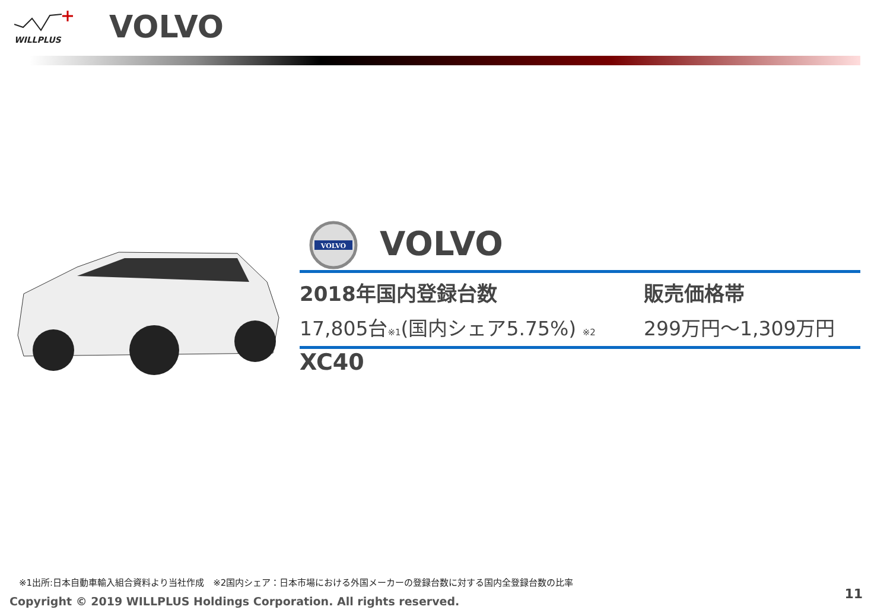WILLPLUS
VOLVO
VOLVO
VOLVO
2018年国内登録台数
17,805台※1(国内シェア5.75%) ※2
販売価格帯
299万円～1,309万円
XC40
※1出所:日本自動車輸入組合資料より当社作成　※2国内シェア：日本市場における外国メーカーの登録台数に対する国内全登録台数の比率
Copyright © 2019 WILLPLUS Holdings Corporation. All rights reserved.
11